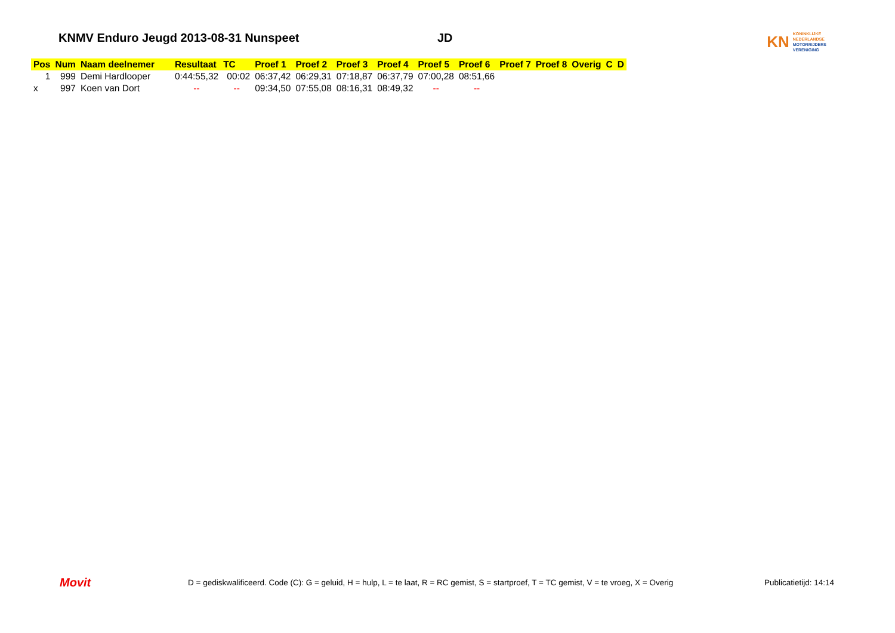KNMV Enduro Jeugd 2013-08-31 Nunspeet JD
KN
KONINKLIJKE
NEDERLANDSE
MOTORRIJDERS
VERENIGING
| Pos | Num | Naam deelnemer | Resultaat | TC | Proef 1 | Proef 2 | Proef 3 | Proef 4 | Proef 5 | Proef 6 | Proef 7 | Proef 8 | Overig | C | D |
| --- | --- | --- | --- | --- | --- | --- | --- | --- | --- | --- | --- | --- | --- | --- | --- |
| 1 | 999 | Demi Hardlooper | 0:44:55,32 | 00:02 | 06:37,42 | 06:29,31 | 07:18,87 | 06:37,79 | 07:00,28 | 08:51,66 | | | | | |
| x | 997 | Koen van Dort | -- | -- | 09:34,50 | 07:55,08 | 08:16,31 | 08:49,32 | -- | -- | | | | | |
Movit
D = gediskwalificeerd. Code (C): G = geluid, H = hulp, L = te laat, R = RC gemist, S = startproef, T = TC gemist, V = te vroeg, X = Overig
Publicatietijd: 14:14